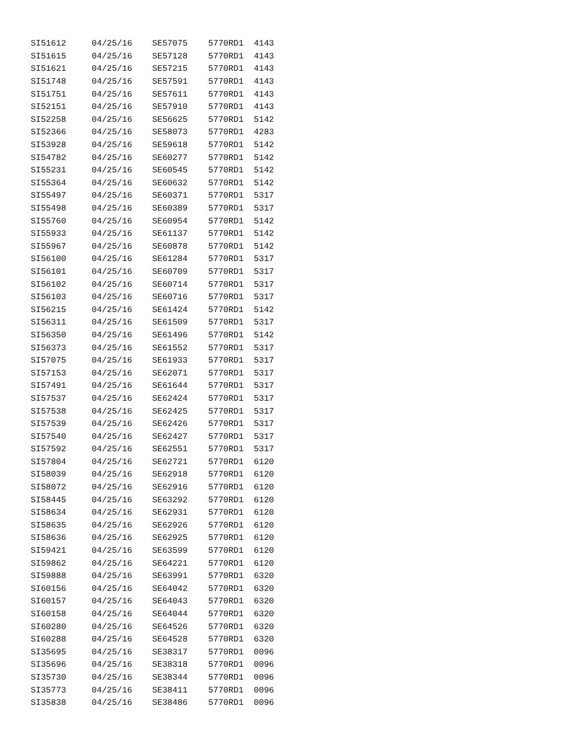| SI51612 | 04/25/16 | SE57075 | 5770RD1 | 4143 |
| SI51615 | 04/25/16 | SE57128 | 5770RD1 | 4143 |
| SI51621 | 04/25/16 | SE57215 | 5770RD1 | 4143 |
| SI51748 | 04/25/16 | SE57591 | 5770RD1 | 4143 |
| SI51751 | 04/25/16 | SE57611 | 5770RD1 | 4143 |
| SI52151 | 04/25/16 | SE57910 | 5770RD1 | 4143 |
| SI52258 | 04/25/16 | SE56625 | 5770RD1 | 5142 |
| SI52366 | 04/25/16 | SE58073 | 5770RD1 | 4283 |
| SI53928 | 04/25/16 | SE59618 | 5770RD1 | 5142 |
| SI54782 | 04/25/16 | SE60277 | 5770RD1 | 5142 |
| SI55231 | 04/25/16 | SE60545 | 5770RD1 | 5142 |
| SI55364 | 04/25/16 | SE60632 | 5770RD1 | 5142 |
| SI55497 | 04/25/16 | SE60371 | 5770RD1 | 5317 |
| SI55498 | 04/25/16 | SE60389 | 5770RD1 | 5317 |
| SI55760 | 04/25/16 | SE60954 | 5770RD1 | 5142 |
| SI55933 | 04/25/16 | SE61137 | 5770RD1 | 5142 |
| SI55967 | 04/25/16 | SE60878 | 5770RD1 | 5142 |
| SI56100 | 04/25/16 | SE61284 | 5770RD1 | 5317 |
| SI56101 | 04/25/16 | SE60709 | 5770RD1 | 5317 |
| SI56102 | 04/25/16 | SE60714 | 5770RD1 | 5317 |
| SI56103 | 04/25/16 | SE60716 | 5770RD1 | 5317 |
| SI56215 | 04/25/16 | SE61424 | 5770RD1 | 5142 |
| SI56311 | 04/25/16 | SE61509 | 5770RD1 | 5317 |
| SI56350 | 04/25/16 | SE61496 | 5770RD1 | 5142 |
| SI56373 | 04/25/16 | SE61552 | 5770RD1 | 5317 |
| SI57075 | 04/25/16 | SE61933 | 5770RD1 | 5317 |
| SI57153 | 04/25/16 | SE62071 | 5770RD1 | 5317 |
| SI57491 | 04/25/16 | SE61644 | 5770RD1 | 5317 |
| SI57537 | 04/25/16 | SE62424 | 5770RD1 | 5317 |
| SI57538 | 04/25/16 | SE62425 | 5770RD1 | 5317 |
| SI57539 | 04/25/16 | SE62426 | 5770RD1 | 5317 |
| SI57540 | 04/25/16 | SE62427 | 5770RD1 | 5317 |
| SI57592 | 04/25/16 | SE62551 | 5770RD1 | 5317 |
| SI57804 | 04/25/16 | SE62721 | 5770RD1 | 6120 |
| SI58039 | 04/25/16 | SE62918 | 5770RD1 | 6120 |
| SI58072 | 04/25/16 | SE62916 | 5770RD1 | 6120 |
| SI58445 | 04/25/16 | SE63292 | 5770RD1 | 6120 |
| SI58634 | 04/25/16 | SE62931 | 5770RD1 | 6120 |
| SI58635 | 04/25/16 | SE62926 | 5770RD1 | 6120 |
| SI58636 | 04/25/16 | SE62925 | 5770RD1 | 6120 |
| SI59421 | 04/25/16 | SE63599 | 5770RD1 | 6120 |
| SI59862 | 04/25/16 | SE64221 | 5770RD1 | 6120 |
| SI59888 | 04/25/16 | SE63991 | 5770RD1 | 6320 |
| SI60156 | 04/25/16 | SE64042 | 5770RD1 | 6320 |
| SI60157 | 04/25/16 | SE64043 | 5770RD1 | 6320 |
| SI60158 | 04/25/16 | SE64044 | 5770RD1 | 6320 |
| SI60280 | 04/25/16 | SE64526 | 5770RD1 | 6320 |
| SI60288 | 04/25/16 | SE64528 | 5770RD1 | 6320 |
| SI35695 | 04/25/16 | SE38317 | 5770RD1 | 0096 |
| SI35696 | 04/25/16 | SE38318 | 5770RD1 | 0096 |
| SI35730 | 04/25/16 | SE38344 | 5770RD1 | 0096 |
| SI35773 | 04/25/16 | SE38411 | 5770RD1 | 0096 |
| SI35838 | 04/25/16 | SE38486 | 5770RD1 | 0096 |